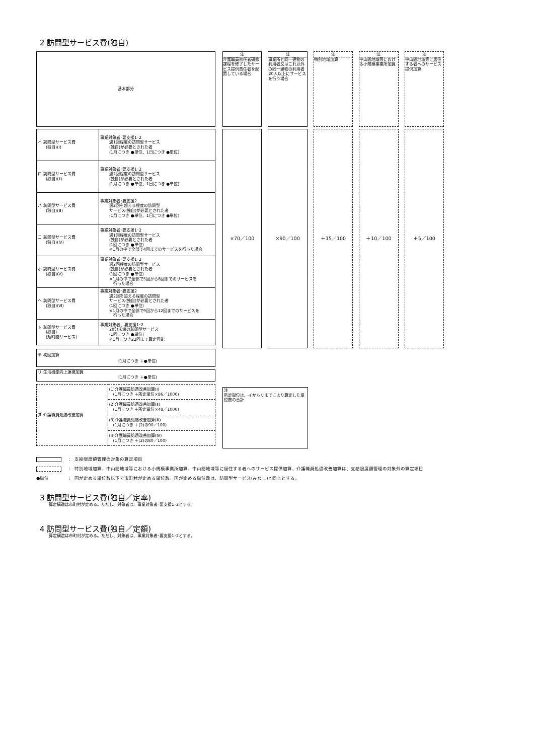2 訪問型サービス費(独自)
基本部分
| イ 訪問型サービス費 (独自)(Ⅰ) | 事業対象者･要支援1･2 週1回程度の訪問型サービス (独自)が必要とされた者 (1月につき ●単位、1日につき ●単位) |
| ロ 訪問型サービス費 (独自)(Ⅱ) | 事業対象者･要支援1･2 週2回程度の訪問型サービス (独自)が必要とされた者 (1月につき ●単位、1日につき ●単位) |
| ハ 訪問型サービス費 (独自)(Ⅲ) | 事業対象者･要支援2 週2回を超える程度の訪問型 サービス(独自)が必要とされた者 (1月につき ●単位、1日につき ●単位) |
| ニ 訪問型サービス費 (独自)(Ⅳ) | 事業対象者･要支援1･2 週1回程度の訪問型サービス (独自)が必要とされた者 (1回につき ●単位) ※1月の中で全部で4回までのサービスを行った場合 |
| ホ 訪問型サービス費 (独自)(Ⅴ) | 事業対象者･要支援1･2 週2回程度の訪問型サービス (独自)が必要とされた者 (1回につき ●単位) ※1月の中で全部で5回から8回までのサービスを 行った場合 |
| ヘ 訪問型サービス費 (独自)(Ⅵ) | 事業対象者･要支援2 週2回を超える程度の訪問型 サービス(独自)が必要とされた者 (1回につき ●単位) ※1月の中で全部で9回から12回までのサービスを 行った場合 |
| ト 訪問型サービス費 (独自) (短時間サービス) | 事業対象者、要支援1･2 20分未満の訪問型サービス (1回につき ●単位) ※1月につき22回まで算定可能 |
チ 初回加算
(1月につき ＋●単位)
リ 生活機能向上連携加算
(1月につき ＋●単位)
| ヌ 介護職員処遇改善加算 | (1)介護職員処遇改善加算(Ⅰ) (1月につき ＋所定単位×86／1000) |
| | (2)介護職員処遇改善加算(Ⅱ) (1月につき ＋所定単位×48／1000) |
| | (3)介護職員処遇改善加算(Ⅲ) (1月につき ＋(2)の90／100) |
| | (4)介護職員処遇改善加算(Ⅳ) (1月につき ＋(2)の80／100) |
注
介護職員初任者研修課程を修了したサービス提供責任者を配置している場合
×70／100
注
事業所と同一建物の利用者又はこれ以外の同一建物の利用者20人以上にサービスを行う場合
×90／100
注
特別地域加算
＋15／100
注
中山間地域等における小規模事業所加算
＋10／100
注
中山間地域等に居住する者へのサービス提供加算
＋5／100
注
所定単位は、イからリまでにより算定した単位数の合計
:　支給限度額管理の対象の算定項目
:　特別地域加算、中山間地域等における小規模事業所加算、中山間地域等に居住する者へのサービス提供加算、介護職員処遇改善加算は、支給限度額管理の対象外の算定項目
●単位:　国が定める単位数以下で市町村が定める単位数。国が定める単位数は、訪問型サービス(みなし)と同じとする。
3 訪問型サービス費(独自／定率)
算定構造は市町村が定める。ただし、対象者は、事業対象者･要支援1･2とする。
4 訪問型サービス費(独自／定額)
算定構造は市町村が定める。ただし、対象者は、事業対象者･要支援1･2とする。